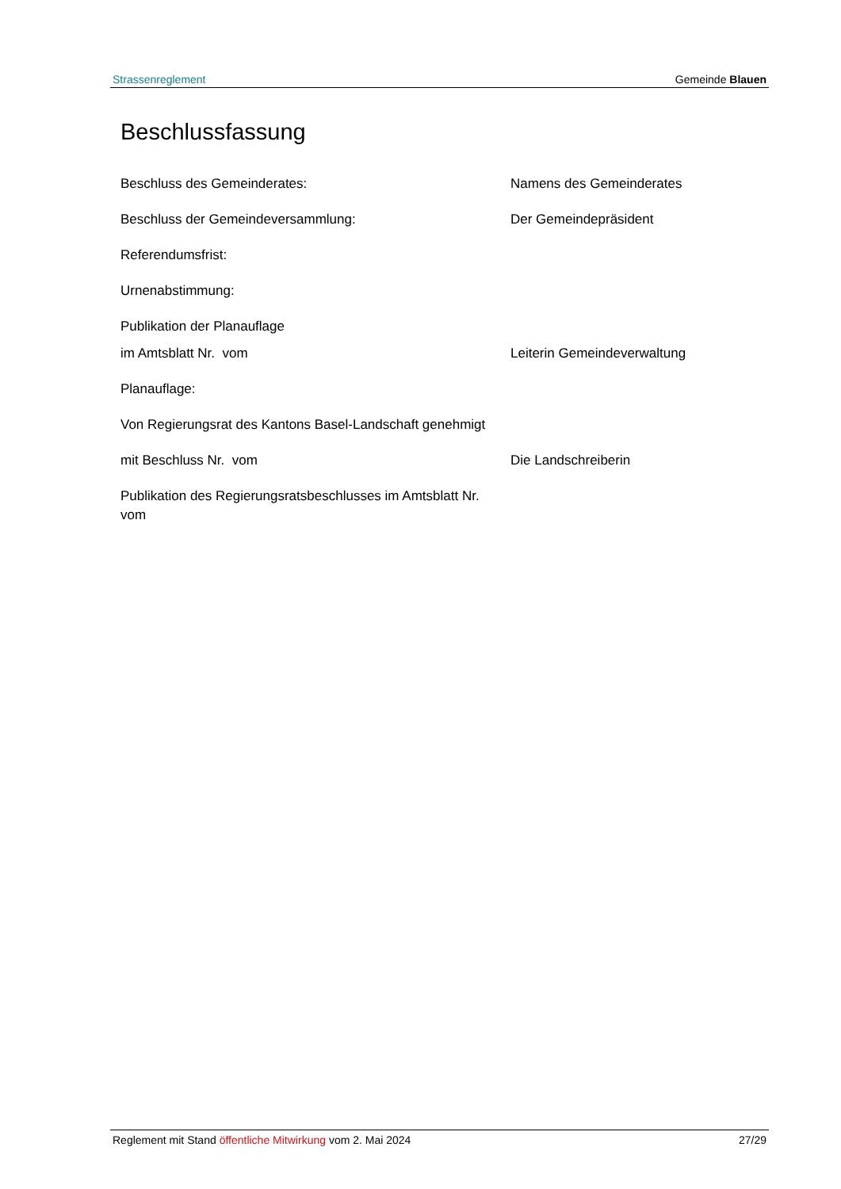Strassenreglement Gemeinde Blauen
Beschlussfassung
Beschluss des Gemeinderates: Namens des Gemeinderates
Beschluss der Gemeindeversammlung: Der Gemeindepräsident
Referendumsfrist:
Urnenabstimmung:
Publikation der Planauflage
im Amtsblatt Nr. vom Leiterin Gemeindeverwaltung
Planauflage:
Von Regierungsrat des Kantons Basel-Landschaft genehmigt
mit Beschluss Nr. vom Die Landschreiberin
Publikation des Regierungsratsbeschlusses im Amtsblatt Nr. vom
Reglement mit Stand öffentliche Mitwirkung vom 2. Mai 2024 27/29